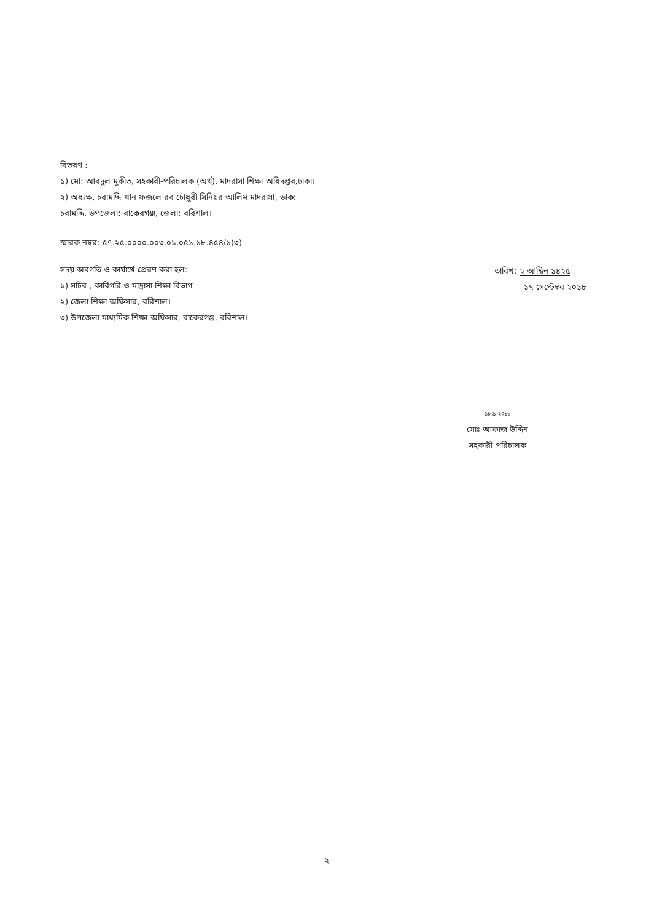বিতরণ :
১) মো: আবদুল মুকীত, সহকারী-পরিচালক (অর্থ), মাদরাসা শিক্ষা অধিদপ্তর,ঢাকা।
২) অধ্যক্ষ, চরামদ্দি খান ফজলে রব চৌধুরী সিনিয়র আলিম মাদরাসা, ডাক: চরামদ্দি, উপজেলা: বাকেরগঞ্জ, জেলা: বরিশাল।
স্মারক নম্বর: ৫৭.২৫.০০০০.০০৩.০১.০৫১.১৮.৪৫৪/১(৩)
সদয় অবগতি ও কার্যার্থে প্রেরণ করা হল:
১) সচিব , কারিগরি ও মাদ্রাসা শিক্ষা বিভাগ
২) জেলা শিক্ষা অফিসার, বরিশাল।
৩) উপজেলা মাধ্যমিক শিক্ষা অফিসার, বাকেরগঞ্জ, বরিশাল।
তারিখ: ২ আশ্বিন ১৪২৫
১৭ সেপ্টেম্বর ২০১৮
১৮-৯-২০১৮
মোঃ আফাজ উদ্দিন
সহকারী পরিচালক
২